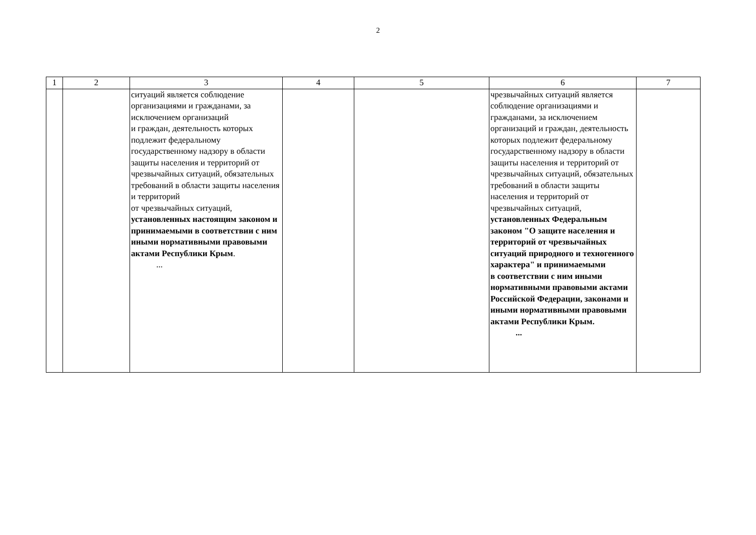2
| 1 | 2 | 3 | 4 | 5 | 6 | 7 |
| --- | --- | --- | --- | --- | --- | --- |
| | | ситуаций является соблюдение организациями и гражданами, за исключением организаций и граждан, деятельность которых подлежит федеральному государственному надзору в области защиты населения и территорий от чрезвычайных ситуаций, обязательных требований в области защиты населения и территорий от чрезвычайных ситуаций, установленных настоящим законом и принимаемыми в соответствии с ним иными нормативными правовыми актами Республики Крым . ... | | | чрезвычайных ситуаций является соблюдение организациями и гражданами, за исключением организаций и граждан, деятельность которых подлежит федеральному государственному надзору в области защиты населения и территорий от чрезвычайных ситуаций, обязательных требований в области защиты населения и территорий от чрезвычайных ситуаций, установленных Федеральным законом "О защите населения и территорий от чрезвычайных ситуаций природного и техногенного характера" и принимаемыми в соответствии с ним иными нормативными правовыми актами Российской Федерации, законами и иными нормативными правовыми актами Республики Крым. ... | |